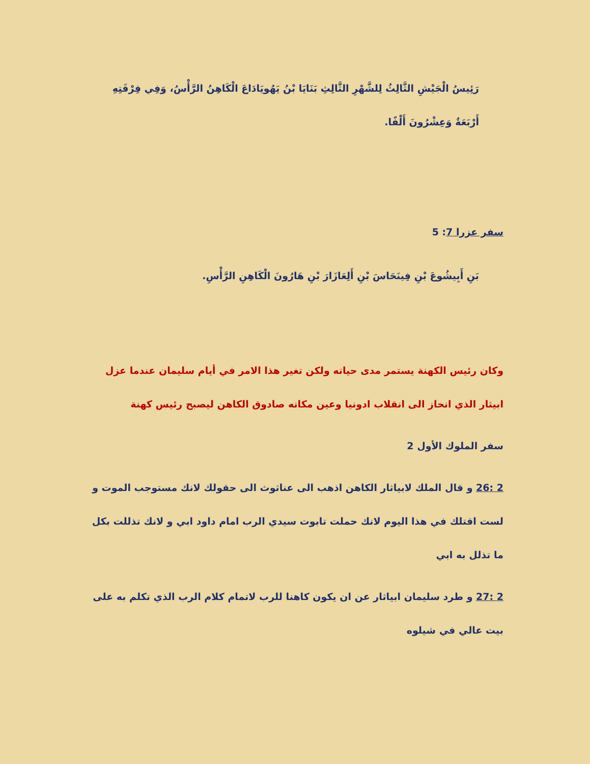رَئِيسُ الْجَيْشِ الثَّالِثُ لِلشَّهْرِ الثَّالِثِ بَنَايَا بْنُ يَهُويَادَاعَ الْكَاهِنُ الرَّأْسُ، وَفِي فِرْقَتِهِ أَرْبَعَةٌ وَعِشْرُونَ أَلْفًا.
سفر عزرا 7: 5
بَنِ أَبِيشُوعَ بْنِ فِينَحَاسَ بْنِ أَلِعَازَارَ بْنِ هَارُونَ الْكَاهِنِ الرَّأْسِ.
وكان رئيس الكهنة يستمر مدى حياته ولكن تغير هذا الامر في أيام سليمان عندما عزل ابيثار الذي انحاز الى انقلاب ادونيا وعين مكانه صادوق الكاهن ليصبح رئيس كهنة
سفر الملوك الأول 2
2 :26 و قال الملك لابياثار الكاهن اذهب الى عناثوث الى حقولك لانك مستوجب الموت و لست اقتلك في هذا اليوم لانك حملت تابوت سيدي الرب امام داود ابي و لانك تذللت بكل ما تذلل به ابي
2 :27 و طرد سليمان ابياثار عن ان يكون كاهنا للرب لاتمام كلام الرب الذي تكلم به على بيت عالي في شيلوه